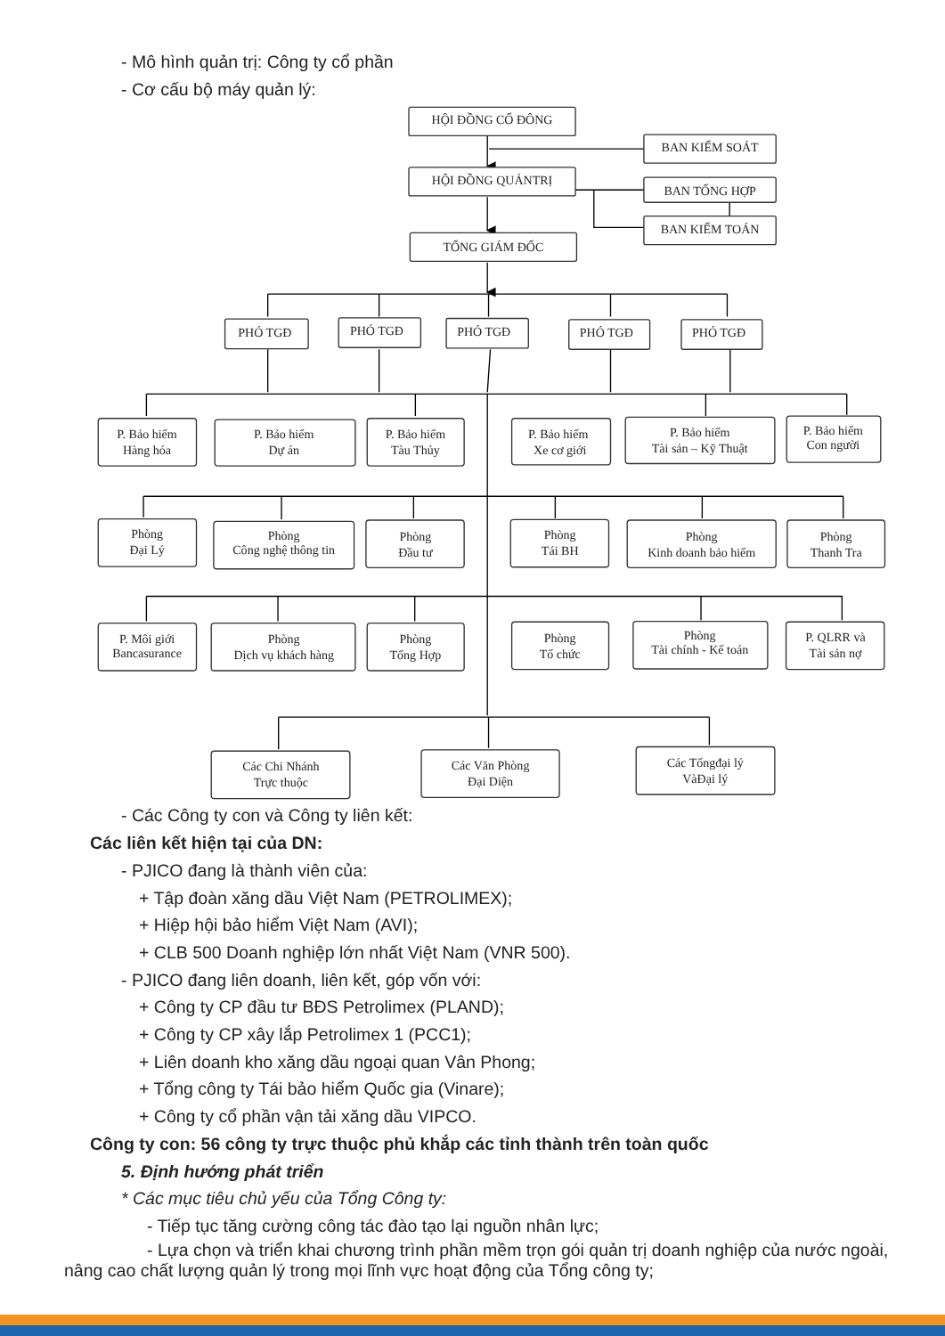- Mô hình quản trị: Công ty cổ phần
- Cơ cấu bộ máy quản lý:
HỘI ĐỒNG CỔ ĐÔNG
BAN KIỂM SOÁT
HỘI ĐỒNG QUẢNTRỊ
BAN TỔNG HỢP
BAN KIỂM TOÁN
TỔNG GIÁM ĐỐC
PHÓ TGĐ
PHÓ TGĐ
PHÓ TGĐ
PHÓ TGĐ
PHÓ TGĐ
P. Bảo hiểm
Hàng hóa
P. Bảo hiểm
Dự án
P. Bảo hiểm
Tàu Thủy
P. Bảo hiểm
Xe cơ giới
P. Bảo hiểm
Tài sản – Kỹ Thuật
P. Bảo hiểm
Con người
Phòng
Đại Lý
Phòng
Công nghệ thông tin
Phòng
Đầu tư
Phòng
Tái BH
Phòng
Kinh doanh bảo hiểm
Phòng
Thanh Tra
P. Môi giới
Bancasurance
Phòng
Dịch vụ khách hàng
Phòng
Tổng Hợp
Phòng
Tổ chức
Phòng
Tài chính - Kế toán
P. QLRR và
Tài sản nợ
Các Chi Nhánh
Trực thuộc
Các Văn Phòng
Đại Diện
Các Tổngđại lý
VàĐại lý
- Các Công ty con và Công ty liên kết:
Các liên kết hiện tại của DN:
- PJICO đang là thành viên của:
+ Tập đoàn xăng dầu Việt Nam (PETROLIMEX);
+ Hiệp hội bảo hiểm Việt Nam (AVI);
+ CLB 500 Doanh nghiệp lớn nhất Việt Nam (VNR 500).
- PJICO đang liên doanh, liên kết, góp vốn với:
+ Công ty CP đầu tư BĐS Petrolimex (PLAND);
+ Công ty CP xây lắp Petrolimex 1 (PCC1);
+ Liên doanh kho xăng dầu ngoại quan Vân Phong;
+ Tổng công ty Tái bảo hiểm Quốc gia (Vinare);
+ Công ty cổ phần vận tải xăng dầu VIPCO.
Công ty con: 56 công ty trực thuộc phủ khắp các tỉnh thành trên toàn quốc
5. Định hướng phát triển
* Các mục tiêu chủ yếu của Tổng Công ty:
- Tiếp tục tăng cường công tác đào tạo lại nguồn nhân lực;
- Lựa chọn và triển khai chương trình phần mềm trọn gói quản trị doanh nghiệp của nước ngoài, nâng cao chất lượng quản lý trong mọi lĩnh vực hoạt động của Tổng công ty;